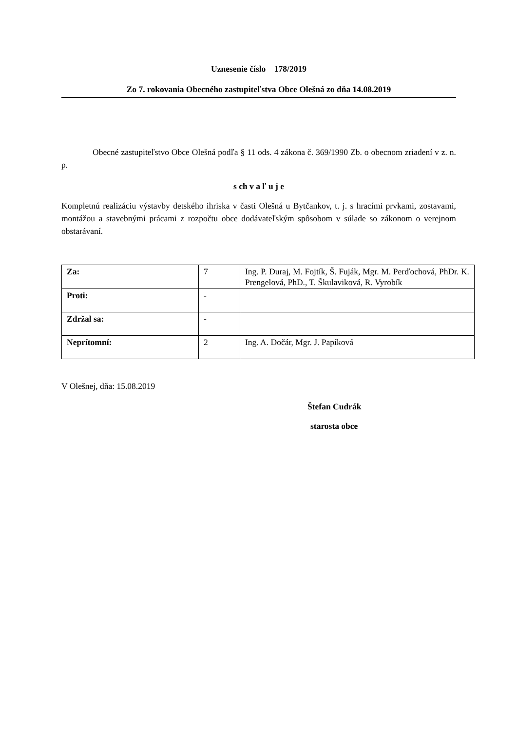Uznesenie číslo 178/2019
Zo 7. rokovania Obecného zastupiteľstva Obce Olešná zo dňa 14.08.2019
Obecné zastupiteľstvo Obce Olešná podľa § 11 ods. 4 zákona č. 369/1990 Zb. o obecnom zriadení v z. n. p.
s ch v a ľ u j e
Kompletnú realizáciu výstavby detského ihriska v časti Olešná u Bytčankov, t. j. s hracími prvkami, zostavami, montážou a stavebnými prácami z rozpočtu obce dodávateľským spôsobom v súlade so zákonom o verejnom obstarávaní.
| Za: | 7 | Ing. P. Duraj, M. Fojtík, Š. Fuják, Mgr. M. Perďochová, PhDr. K. Prengelová, PhD., T. Škulaviková, R. Vyrobík |
| Proti: | - | |
| Zdržal sa: | - | |
| Neprítomní: | 2 | Ing. A. Dočár, Mgr. J. Papíková |
V Olešnej, dňa: 15.08.2019
Štefan Cudrák
starosta obce